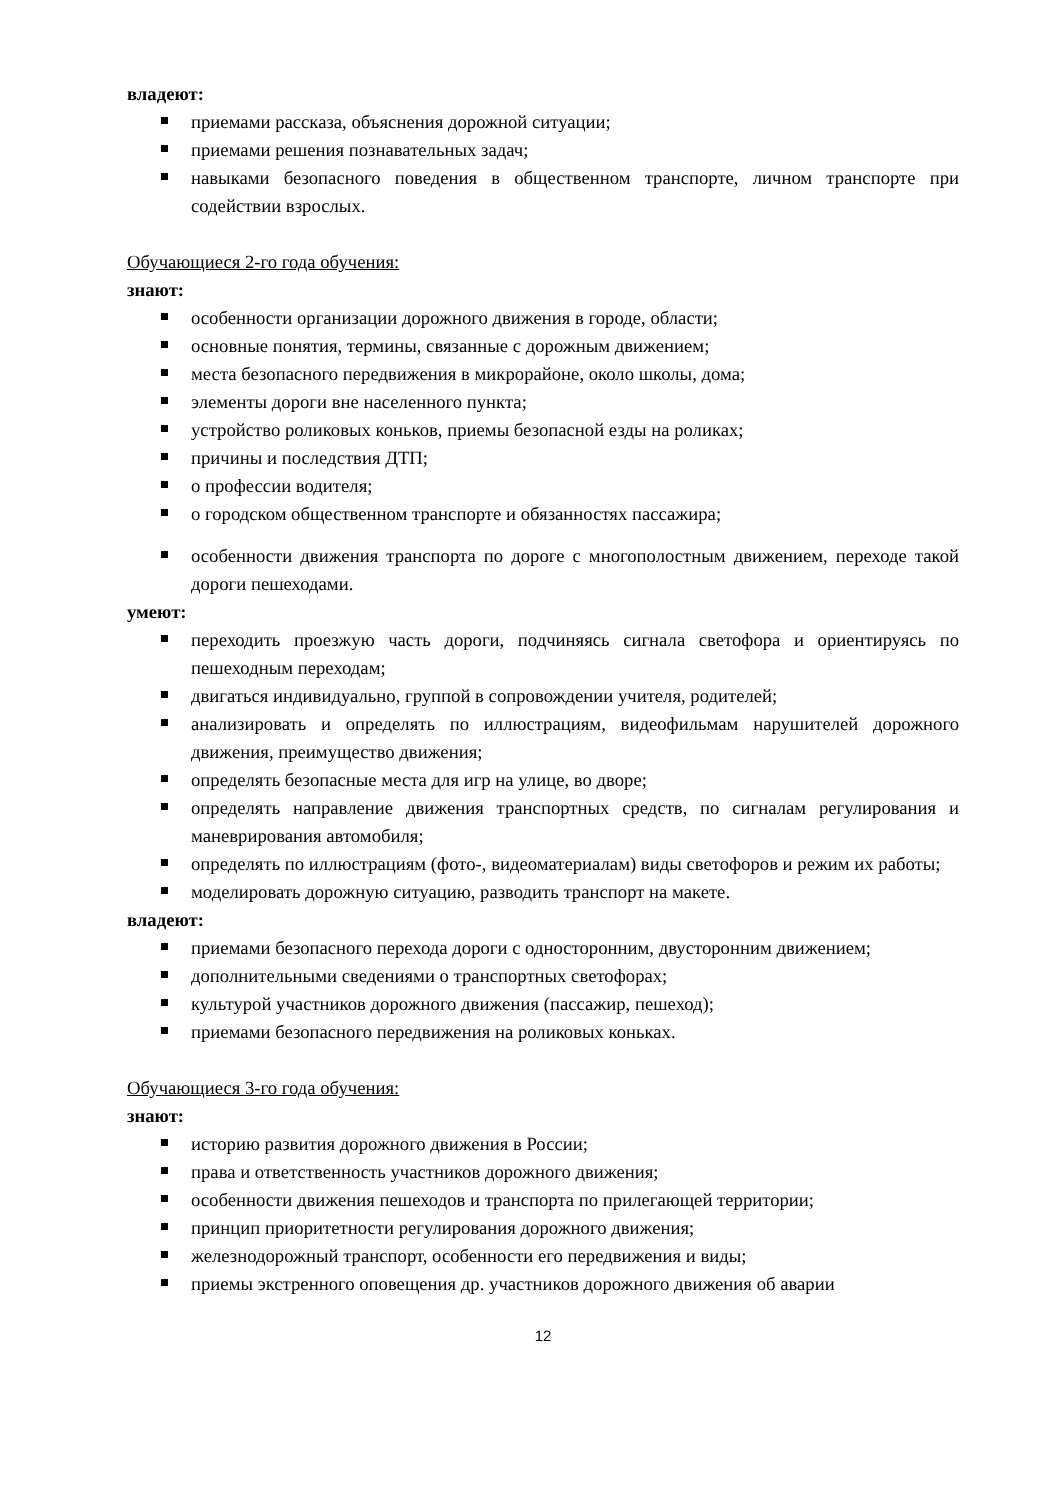владеют:
приемами рассказа, объяснения дорожной ситуации;
приемами решения познавательных задач;
навыками безопасного поведения в общественном транспорте, личном транспорте при содействии взрослых.
Обучающиеся 2-го года обучения:
знают:
особенности организации дорожного движения в городе, области;
основные понятия, термины, связанные с дорожным движением;
места безопасного передвижения в микрорайоне, около школы, дома;
элементы дороги вне населенного пункта;
устройство роликовых коньков, приемы безопасной езды на роликах;
причины и последствия ДТП;
о профессии водителя;
о городском общественном транспорте и обязанностях пассажира;
особенности движения транспорта по дороге с многополостным движением, переходе такой дороги пешеходами.
умеют:
переходить проезжую часть дороги, подчиняясь сигнала светофора и ориентируясь по пешеходным переходам;
двигаться индивидуально, группой в сопровождении учителя, родителей;
анализировать и определять по иллюстрациям, видеофильмам нарушителей дорожного движения, преимущество движения;
определять безопасные места для игр на улице, во дворе;
определять направление движения транспортных средств, по сигналам регулирования и маневрирования автомобиля;
определять по иллюстрациям (фото-, видеоматериалам) виды светофоров и режим их работы;
моделировать дорожную ситуацию, разводить транспорт на макете.
владеют:
приемами безопасного перехода дороги с односторонним, двусторонним движением;
дополнительными сведениями о транспортных светофорах;
культурой участников дорожного движения (пассажир, пешеход);
приемами безопасного передвижения на роликовых коньках.
Обучающиеся 3-го года обучения:
знают:
историю развития дорожного движения в России;
права и ответственность участников дорожного движения;
особенности движения пешеходов и транспорта по прилегающей территории;
принцип приоритетности регулирования дорожного движения;
железнодорожный транспорт, особенности его передвижения и виды;
приемы экстренного оповещения др. участников дорожного движения об аварии
12